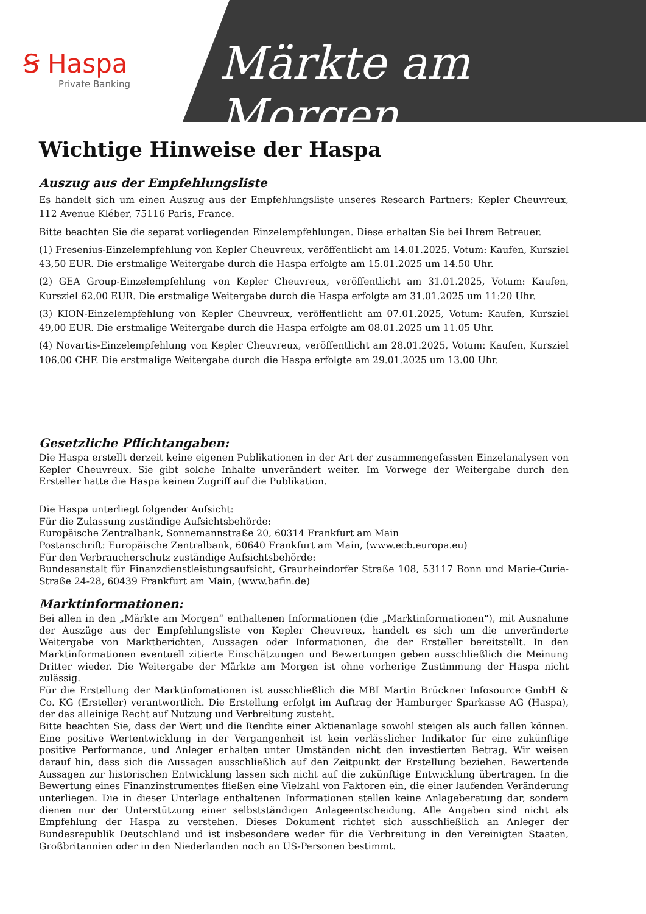Ꞩ Haspa
Private Banking
Märkte am Morgen
Wichtige Hinweise der Haspa
Auszug aus der Empfehlungsliste
Es handelt sich um einen Auszug aus der Empfehlungsliste unseres Research Partners: Kepler Cheuvreux, 112 Avenue Kléber, 75116 Paris, France.
Bitte beachten Sie die separat vorliegenden Einzelempfehlungen. Diese erhalten Sie bei Ihrem Betreuer.
(1) Fresenius-Einzelempfehlung von Kepler Cheuvreux, veröffentlicht am 14.01.2025, Votum: Kaufen, Kursziel 43,50 EUR. Die erstmalige Weitergabe durch die Haspa erfolgte am 15.01.2025 um 14.50 Uhr.
(2) GEA Group-Einzelempfehlung von Kepler Cheuvreux, veröffentlicht am 31.01.2025, Votum: Kaufen, Kursziel 62,00 EUR. Die erstmalige Weitergabe durch die Haspa erfolgte am 31.01.2025 um 11:20 Uhr.
(3) KION-Einzelempfehlung von Kepler Cheuvreux, veröffentlicht am 07.01.2025, Votum: Kaufen, Kursziel 49,00 EUR. Die erstmalige Weitergabe durch die Haspa erfolgte am 08.01.2025 um 11.05 Uhr.
(4) Novartis-Einzelempfehlung von Kepler Cheuvreux, veröffentlicht am 28.01.2025, Votum: Kaufen, Kursziel 106,00 CHF. Die erstmalige Weitergabe durch die Haspa erfolgte am 29.01.2025 um 13.00 Uhr.
Gesetzliche Pflichtangaben:
Die Haspa erstellt derzeit keine eigenen Publikationen in der Art der zusammengefassten Einzelanalysen von Kepler Cheuvreux. Sie gibt solche Inhalte unverändert weiter. Im Vorwege der Weitergabe durch den Ersteller hatte die Haspa keinen Zugriff auf die Publikation.
Die Haspa unterliegt folgender Aufsicht:
Für die Zulassung zuständige Aufsichtsbehörde:
Europäische Zentralbank, Sonnemannstraße 20, 60314 Frankfurt am Main
Postanschrift: Europäische Zentralbank, 60640 Frankfurt am Main, (www.ecb.europa.eu)
Für den Verbraucherschutz zuständige Aufsichtsbehörde:
Bundesanstalt für Finanzdienstleistungsaufsicht, Graurheindorfer Straße 108, 53117 Bonn und Marie-Curie-Straße 24-28, 60439 Frankfurt am Main, (www.bafin.de)
Marktinformationen:
Bei allen in den „Märkte am Morgen“ enthaltenen Informationen (die „Marktinformationen“), mit Ausnahme der Auszüge aus der Empfehlungsliste von Kepler Cheuvreux, handelt es sich um die unveränderte Weitergabe von Marktberichten, Aussagen oder Informationen, die der Ersteller bereitstellt. In den Marktinformationen eventuell zitierte Einschätzungen und Bewertungen geben ausschließlich die Meinung Dritter wieder. Die Weitergabe der Märkte am Morgen ist ohne vorherige Zustimmung der Haspa nicht zulässig.
Für die Erstellung der Marktinfomationen ist ausschließlich die MBI Martin Brückner Infosource GmbH & Co. KG (Ersteller) verantwortlich. Die Erstellung erfolgt im Auftrag der Hamburger Sparkasse AG (Haspa), der das alleinige Recht auf Nutzung und Verbreitung zusteht.
Bitte beachten Sie, dass der Wert und die Rendite einer Aktienanlage sowohl steigen als auch fallen können. Eine positive Wertentwicklung in der Vergangenheit ist kein verlässlicher Indikator für eine zukünftige positive Performance, und Anleger erhalten unter Umständen nicht den investierten Betrag. Wir weisen darauf hin, dass sich die Aussagen ausschließlich auf den Zeitpunkt der Erstellung beziehen. Bewertende Aussagen zur historischen Entwicklung lassen sich nicht auf die zukünftige Entwicklung übertragen. In die Bewertung eines Finanzinstrumentes fließen eine Vielzahl von Faktoren ein, die einer laufenden Veränderung unterliegen. Die in dieser Unterlage enthaltenen Informationen stellen keine Anlageberatung dar, sondern dienen nur der Unterstützung einer selbstständigen Anlageentscheidung. Alle Angaben sind nicht als Empfehlung der Haspa zu verstehen. Dieses Dokument richtet sich ausschließlich an Anleger der Bundesrepublik Deutschland und ist insbesondere weder für die Verbreitung in den Vereinigten Staaten, Großbritannien oder in den Niederlanden noch an US-Personen bestimmt.